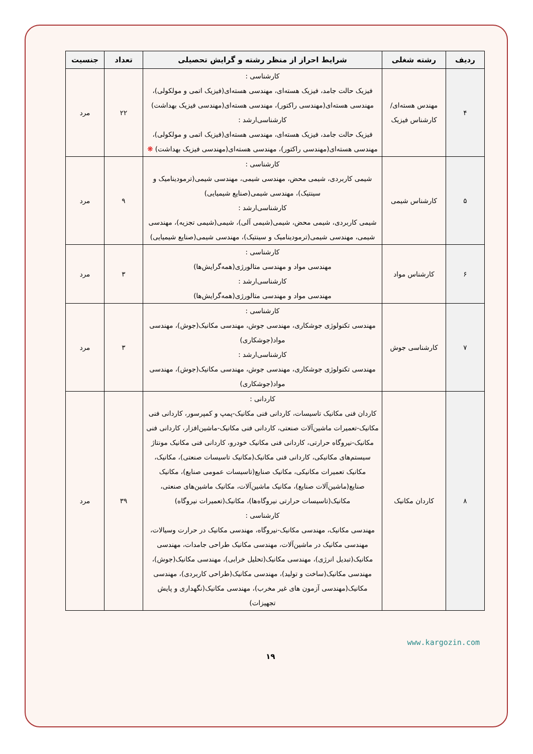| ردیف | رشته شغلی | شرایط احراز از منظر رشته و گرایش تحصیلی | تعداد | جنسیت |
| --- | --- | --- | --- | --- |
| ۴ | مهندس هسته‌ای/کارشناس فیزیک | کارشناسی : فیزیک حالت جامد، فیزیک هسته‌ای، مهندسی هسته‌ای(فیزیک اتمی و مولکولی)، مهندسی هسته‌ای(مهندسی راکتور)، مهندسی هسته‌ای(مهندسی فیزیک بهداشت) کارشناسی‌ارشد : فیزیک حالت جامد، فیزیک هسته‌ای، مهندسی هسته‌ای(فیزیک اتمی و مولکولی)، مهندسی هسته‌ای(مهندسی راکتور)، مهندسی هسته‌ای(مهندسی فیزیک بهداشت) ❋ | ۲۲ | مرد |
| ۵ | کارشناس شیمی | کارشناسی : شیمی کاربردی، شیمی محض، مهندسی شیمی، مهندسی شیمی(ترمودینامیک و سینتیک)، مهندسی شیمی(صنایع شیمیایی) کارشناسی‌ارشد : شیمی کاربردی، شیمی محض، شیمی(شیمی آلی)، شیمی(شیمی تجزیه)، مهندسی شیمی، مهندسی شیمی(ترمودینامیک و سینتیک)، مهندسی شیمی(صنایع شیمیایی) | ۹ | مرد |
| ۶ | کارشناس مواد | کارشناسی : مهندسی مواد و مهندسی متالورژی(همه‌گرایش‌ها) کارشناسی‌ارشد : مهندسی مواد و مهندسی متالورژی(همه‌گرایش‌ها) | ۳ | مرد |
| ۷ | کارشناسی جوش | کارشناسی : مهندسی تکنولوژی جوشکاری، مهندسی جوش، مهندسی مکانیک(جوش)، مهندسی مواد(جوشکاری) کارشناسی‌ارشد : مهندسی تکنولوژی جوشکاری، مهندسی جوش، مهندسی مکانیک(جوش)، مهندسی مواد(جوشکاری) | ۳ | مرد |
| ۸ | کاردان مکانیک | کاردانی : کاردان فنی مکانیک تاسیسات، کاردانی فنی مکانیک-پمپ و کمپرسور، کاردانی فنی مکانیک-تعمیرات ماشین‌آلات صنعتی، کاردانی فنی مکانیک-ماشین‌افزار، کاردانی فنی مکانیک-نیروگاه حرارتی، کاردانی فنی مکانیک خودرو، کاردانی فنی مکانیک مونتاژ سیستم‌های مکانیکی، کاردانی فنی مکانیک(مکانیک تاسیسات صنعتی)، مکانیک، مکانیک تعمیرات مکانیکی، مکانیک صنایع(تاسیسات عمومی صنایع)، مکانیک صنایع(ماشین‌آلات صنایع)، مکانیک ماشین‌آلات، مکانیک ماشین‌های صنعتی، مکانیک(تاسیسات حرارتی نیروگاه‌ها)، مکانیک(تعمیرات نیروگاه) کارشناسی : مهندسی مکانیک، مهندسی مکانیک-نیروگاه، مهندسی مکانیک در حرارت وسیالات، مهندسی مکانیک در ماشین‌آلات، مهندسی مکانیک طراحی جامدات، مهندسی مکانیک(تبدیل انرژی)، مهندسی مکانیک(تحلیل خرابی)، مهندسی مکانیک(جوش)، مهندسی مکانیک(ساخت و تولید)، مهندسی مکانیک(طراحی کاربردی)، مهندسی مکانیک(مهندسی آزمون های غیر مخرب)، مهندسی مکانیک(نگهداری و پایش تجهیزات) | ۳۹ | مرد |
www.kargozin.com
۱۹